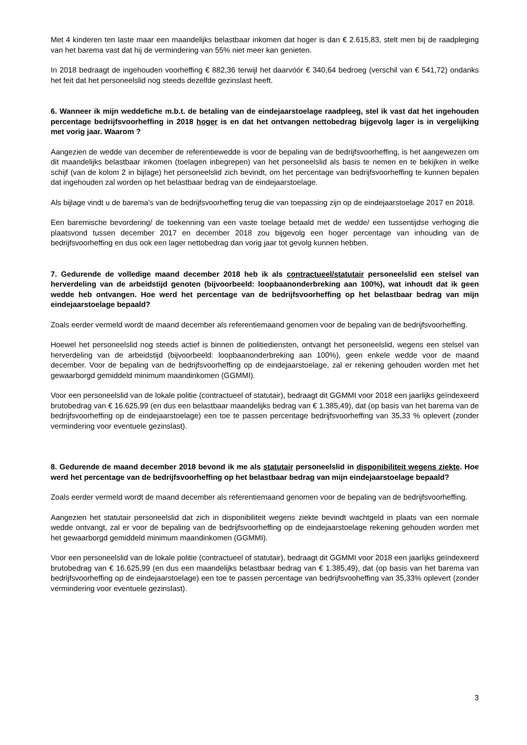Met 4 kinderen ten laste maar een maandelijks belastbaar inkomen dat hoger is dan € 2.615,83, stelt men bij de raadpleging van het barema vast dat hij de vermindering van 55% niet meer kan genieten.
In 2018 bedraagt de ingehouden voorheffing € 882,36 terwijl het daarvóór € 340,64 bedroeg (verschil van € 541,72) ondanks het feit dat het personeelslid nog steeds dezelfde gezinslast heeft.
6. Wanneer ik mijn weddefiche m.b.t. de betaling van de eindejaarstoelage raadpleeg, stel ik vast dat het ingehouden percentage bedrijfsvoorheffing in 2018 hoger is en dat het ontvangen nettobedrag bijgevolg lager is in vergelijking met vorig jaar. Waarom ?
Aangezien de wedde van december de referentiewedde is voor de bepaling van de bedrijfsvoorheffing, is het aangewezen om dit maandelijks belastbaar inkomen (toelagen inbegrepen) van het personeelslid als basis te nemen en te bekijken in welke schijf (van de kolom 2 in bijlage) het personeelslid zich bevindt, om het percentage van bedrijfsvoorheffing te kunnen bepalen dat ingehouden zal worden op het belastbaar bedrag van de eindejaarstoelage.
Als bijlage vindt u de barema’s van de bedrijfsvoorheffing terug die van toepassing zijn op de eindejaarstoelage 2017 en 2018.
Een baremische bevordering/ de toekenning van een vaste toelage betaald met de wedde/ een tussentijdse verhoging die plaatsvond tussen december 2017 en december 2018 zou bijgevolg een hoger percentage van inhouding van de bedrijfsvoorheffing en dus ook een lager nettobedrag dan vorig jaar tot gevolg kunnen hebben.
7. Gedurende de volledige maand december 2018 heb ik als contractueel/statutair personeelslid een stelsel van herverdeling van de arbeidstijd genoten (bijvoorbeeld: loopbaanonderbreking aan 100%), wat inhoudt dat ik geen wedde heb ontvangen. Hoe werd het percentage van de bedrijfsvoorheffing op het belastbaar bedrag van mijn eindejaarstoelage bepaald?
Zoals eerder vermeld wordt de maand december als referentiemaand genomen voor de bepaling van de bedrijfsvoorheffing.
Hoewel het personeelslid nog steeds actief is binnen de politiediensten, ontvangt het personeelslid, wegens een stelsel van herverdeling van de arbeidstijd (bijvoorbeeld: loopbaanonderbreking aan 100%), geen enkele wedde voor de maand december. Voor de bepaling van de bedrijfsvoorheffing op de eindejaarstoelage, zal er rekening gehouden worden met het gewaarborgd gemiddeld minimum maandinkomen (GGMMI).
Voor een personeelslid van de lokale politie (contractueel of statutair), bedraagt dit GGMMI voor 2018 een jaarlijks geïndexeerd brutobedrag van € 16.625,99 (en dus een belastbaar maandelijks bedrag van € 1.385,49), dat (op basis van het barema van de bedrijfsvoorheffing op de eindejaarstoelage) een toe te passen percentage bedrijfsvoorheffing van 35,33 % oplevert (zonder vermindering voor eventuele gezinslast).
8. Gedurende de maand december 2018 bevond ik me als statutair personeelslid in disponibiliteit wegens ziekte. Hoe werd het percentage van de bedrijfsvoorheffing op het belastbaar bedrag van mijn eindejaarstoelage bepaald?
Zoals eerder vermeld wordt de maand december als referentiemaand genomen voor de bepaling van de bedrijfsvoorheffing.
Aangezien het statutair personeelslid dat zich in disponibiliteit wegens ziekte bevindt wachtgeld in plaats van een normale wedde ontvangt, zal er voor de bepaling van de bedrijfsvoorheffing op de eindejaarstoelage rekening gehouden worden met het gewaarborgd gemiddeld minimum maandinkomen (GGMMI).
Voor een personeelslid van de lokale politie (contractueel of statutair), bedraagt dit GGMMI voor 2018 een jaarlijks geïndexeerd brutobedrag van € 16.625,99 (en dus een maandelijks belastbaar bedrag van € 1.385,49), dat (op basis van het barema van bedrijfsvoorheffing op de eindejaarstoelage) een toe te passen percentage van bedrijfsvooheffing van 35,33% oplevert (zonder vermindering voor eventuele gezinslast).
3